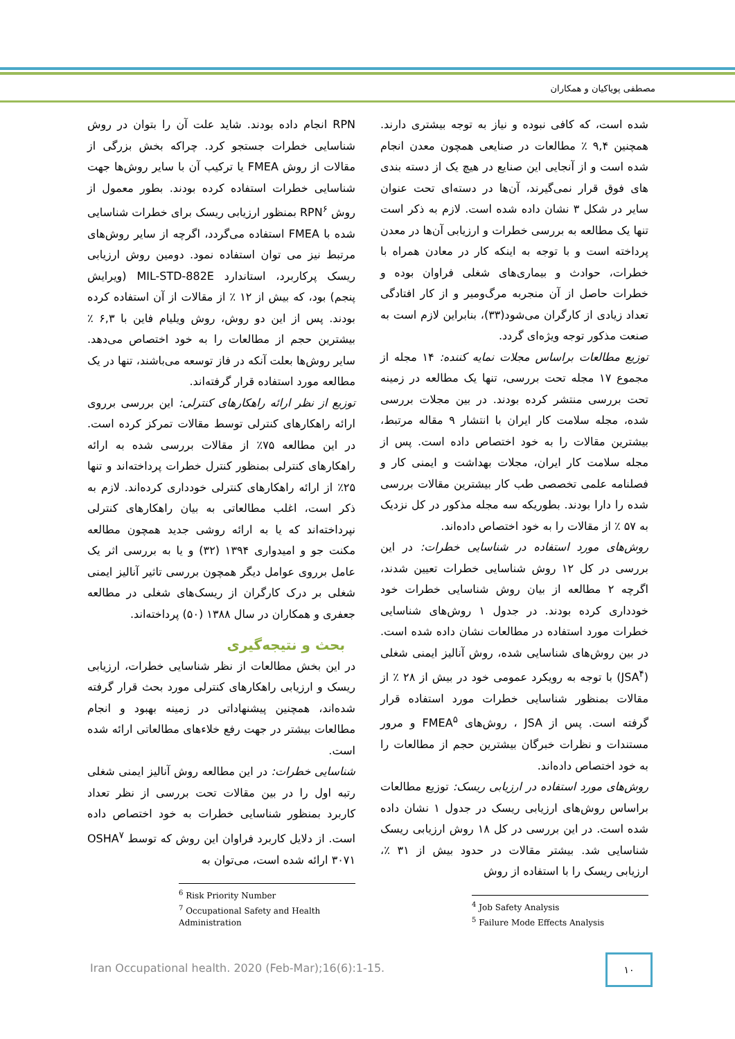مصطفی پویاکیان و همکاران
شده است، که کافی نبوده و نیاز به توجه بیشتری دارند. همچنین ۹,۴ ٪ مطالعات در صنایعی همچون معدن انجام شده است و از آنجایی این صنایع در هیچ یک از دسته بندی های فوق قرار نمی‌گیرند، آن‌ها در دسته‌ای تحت عنوان سایر در شکل ۳ نشان داده شده است. لازم به ذکر است تنها یک مطالعه به بررسی خطرات و ارزیابی آن‌ها در معدن پرداخته است و با توجه به اینکه کار در معادن همراه با خطرات، حوادث و بیماری‌های شغلی فراوان بوده و خطرات حاصل از آن منجربه مرگ‌ومیر و از کار افتادگی تعداد زیادی از کارگران می‌شود(۳۳)، بنابراین لازم است به صنعت مذکور توجه ویژه‌ای گردد.
توزیع مطالعات براساس مجلات نمایه کننده: ۱۴ مجله از مجموع ۱۷ مجله تحت بررسی، تنها یک مطالعه در زمینه تحت بررسی منتشر کرده بودند. در بین مجلات بررسی شده، مجله سلامت کار ایران با انتشار ۹ مقاله مرتبط، بیشترین مقالات را به خود اختصاص داده است. پس از مجله سلامت کار ایران، مجلات بهداشت و ایمنی کار و فصلنامه علمی تخصصی طب کار بیشترین مقالات بررسی شده را دارا بودند. بطوریکه سه مجله مذکور در کل نزدیک به ۵۷ ٪ از مقالات را به خود اختصاص داده‌اند.
روش‌های مورد استفاده در شناسایی خطرات: در این بررسی در کل ۱۲ روش شناسایی خطرات تعیین شدند، اگرچه ۲ مطالعه از بیان روش شناسایی خطرات خود خودداری کرده بودند. در جدول ۱ روش‌های شناسایی خطرات مورد استفاده در مطالعات نشان داده شده است. در بین روش‌های شناسایی شده، روش آنالیز ایمنی شغلی (JSA<sup>۴</sup>) با توجه به رویکرد عمومی خود در بیش از ۲۸ ٪ از مقالات بمنظور شناسایی خطرات مورد استفاده قرار گرفته است. پس از JSA ، روش‌های FMEA<sup>۵</sup> و مرور مستندات و نظرات خبرگان بیشترین حجم از مطالعات را به خود اختصاص داده‌اند.
روش‌های مورد استفاده در ارزیابی ریسک: توزیع مطالعات براساس روش‌های ارزیابی ریسک در جدول ۱ نشان داده شده است. در این بررسی در کل ۱۸ روش ارزیابی ریسک شناسایی شد. بیشتر مقالات در حدود بیش از ۳۱ ٪، ارزیابی ریسک را با استفاده از روش
<sup>4</sup> Job Safety Analysis
<sup>5</sup> Failure Mode Effects Analysis
RPN انجام داده بودند. شاید علت آن را بتوان در روش شناسایی خطرات جستجو کرد. چراکه بخش بزرگی از مقالات از روش FMEA یا ترکیب آن با سایر روش‌ها جهت شناسایی خطرات استفاده کرده بودند. بطور معمول از روش RPN<sup>۶</sup> بمنظور ارزیابی ریسک برای خطرات شناسایی شده با FMEA استفاده می‌گردد، اگرچه از سایر روش‌های مرتبط نیز می توان استفاده نمود. دومین روش ارزیابی ریسک پرکاربرد، استاندارد MIL-STD-882E (ویرایش پنجم) بود، که بیش از ۱۲ ٪ از مقالات از آن استفاده کرده بودند. پس از این دو روش، روش ویلیام فاین با ۶,۳ ٪ بیشترین حجم از مطالعات را به خود اختصاص می‌دهد. سایر روش‌ها بعلت آنکه در فاز توسعه می‌باشند، تنها در یک مطالعه مورد استفاده قرار گرفته‌اند.
توزیع از نظر ارائه راهکارهای کنترلی: این بررسی برروی ارائه راهکارهای کنترلی توسط مقالات تمرکز کرده است. در این مطالعه ۷۵٪ از مقالات بررسی شده به ارائه راهکارهای کنترلی بمنظور کنترل خطرات پرداخته‌اند و تنها ۲۵٪ از ارائه راهکارهای کنترلی خودداری کرده‌اند. لازم به ذکر است، اغلب مطالعاتی به بیان راهکارهای کنترلی نپرداخته‌اند که یا به ارائه روشی جدید همچون مطالعه مکنت جو و امیدواری ۱۳۹۴ (۳۲) و یا به بررسی اثر یک عامل برروی عوامل دیگر همچون بررسی تاثیر آنالیز ایمنی شغلی بر درک کارگران از ریسک‌های شغلی در مطالعه جعفری و همکاران در سال ۱۳۸۸ (۵۰) پرداخته‌اند.
بحث و نتیجه‌گیری
در این بخش مطالعات از نظر شناسایی خطرات، ارزیابی ریسک و ارزیابی راهکارهای کنترلی مورد بحث قرار گرفته شده‌اند، همچنین پیشنهاداتی در زمینه بهبود و انجام مطالعات بیشتر در جهت رفع خلاءهای مطالعاتی ارائه شده است.
شناسایی خطرات: در این مطالعه روش آنالیز ایمنی شغلی رتبه اول را در بین مقالات تحت بررسی از نظر تعداد کاربرد بمنظور شناسایی خطرات به خود اختصاص داده است. از دلایل کاربرد فراوان این روش که توسط OSHA<sup>۷</sup> ۳۰۷۱ ارائه شده است، می‌توان به
<sup>6</sup> Risk Priority Number
<sup>7</sup> Occupational Safety and Health Administration
Iran Occupational health. 2020 (Feb-Mar);16(6):1-15.
۱۰